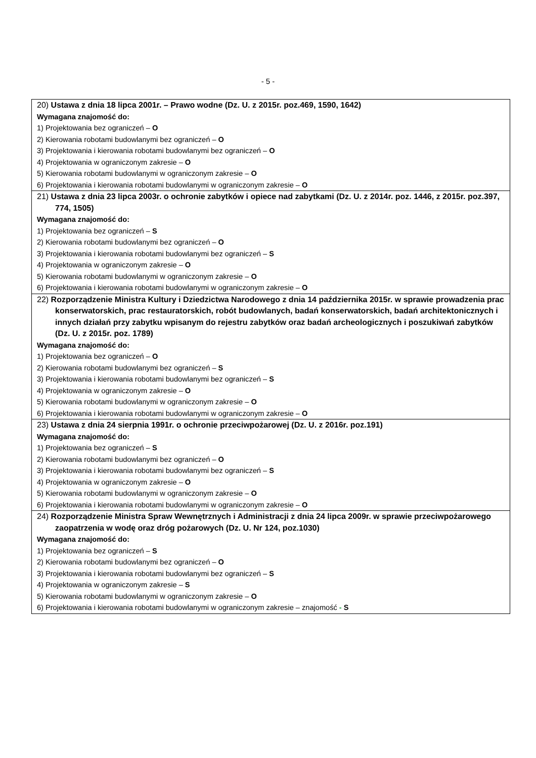- 5 -
| 20) Ustawa z dnia 18 lipca 2001r. – Prawo wodne (Dz. U. z 2015r. poz.469, 1590, 1642) Wymagana znajomość do: 1) Projektowania bez ograniczeń – O 2) Kierowania robotami budowlanymi bez ograniczeń – O 3) Projektowania i kierowania robotami budowlanymi bez ograniczeń – O 4) Projektowania w ograniczonym zakresie – O 5) Kierowania robotami budowlanymi w ograniczonym zakresie – O 6) Projektowania i kierowania robotami budowlanymi w ograniczonym zakresie – O |
| 21) Ustawa z dnia 23 lipca 2003r. o ochronie zabytków i opiece nad zabytkami (Dz. U. z 2014r. poz. 1446, z 2015r. poz.397, 774, 1505) Wymagana znajomość do: 1) Projektowania bez ograniczeń – S 2) Kierowania robotami budowlanymi bez ograniczeń – O 3) Projektowania i kierowania robotami budowlanymi bez ograniczeń – S 4) Projektowania w ograniczonym zakresie – O 5) Kierowania robotami budowlanymi w ograniczonym zakresie – O 6) Projektowania i kierowania robotami budowlanymi w ograniczonym zakresie – O |
| 22) Rozporządzenie Ministra Kultury i Dziedzictwa Narodowego z dnia 14 października 2015r. w sprawie prowadzenia prac konserwatorskich, prac restauratorskich, robót budowlanych, badań konserwatorskich, badań architektonicznych i innych działań przy zabytku wpisanym do rejestru zabytków oraz badań archeologicznych i poszukiwań zabytków (Dz. U. z 2015r. poz. 1789) Wymagana znajomość do: 1) Projektowania bez ograniczeń – O 2) Kierowania robotami budowlanymi bez ograniczeń – S 3) Projektowania i kierowania robotami budowlanymi bez ograniczeń – S 4) Projektowania w ograniczonym zakresie – O 5) Kierowania robotami budowlanymi w ograniczonym zakresie – O 6) Projektowania i kierowania robotami budowlanymi w ograniczonym zakresie – O |
| 23) Ustawa z dnia 24 sierpnia 1991r. o ochronie przeciwpożarowej (Dz. U. z 2016r. poz.191) Wymagana znajomość do: 1) Projektowania bez ograniczeń – S 2) Kierowania robotami budowlanymi bez ograniczeń – O 3) Projektowania i kierowania robotami budowlanymi bez ograniczeń – S 4) Projektowania w ograniczonym zakresie – O 5) Kierowania robotami budowlanymi w ograniczonym zakresie – O 6) Projektowania i kierowania robotami budowlanymi w ograniczonym zakresie – O |
| 24) Rozporządzenie Ministra Spraw Wewnętrznych i Administracji z dnia 24 lipca 2009r. w sprawie przeciwpożarowego zaopatrzenia w wodę oraz dróg pożarowych (Dz. U. Nr 124, poz.1030) Wymagana znajomość do: 1) Projektowania bez ograniczeń – S 2) Kierowania robotami budowlanymi bez ograniczeń – O 3) Projektowania i kierowania robotami budowlanymi bez ograniczeń – S 4) Projektowania w ograniczonym zakresie – S 5) Kierowania robotami budowlanymi w ograniczonym zakresie – O 6) Projektowania i kierowania robotami budowlanymi w ograniczonym zakresie – znajomość - S |